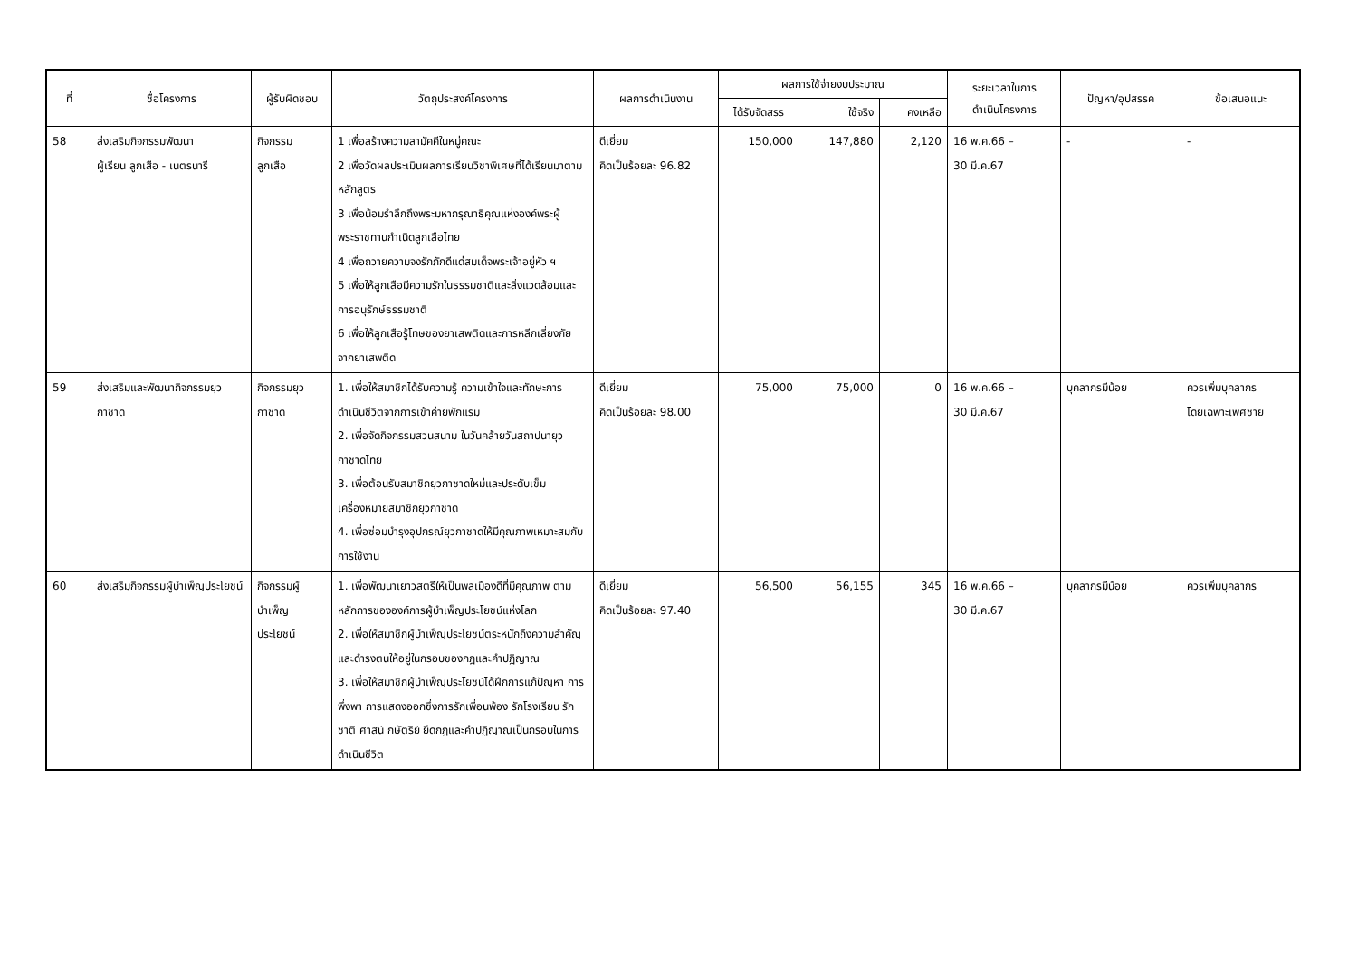| ที่ | ชื่อโครงการ | ผู้รับผิดชอบ | วัตถุประสงค์โครงการ | ผลการดำเนินงาน | ผลการใช้จ่ายงบประมาณ | | | ระยะเวลาในการ ดำเนินโครงการ | ปัญหา/อุปสรรค | ข้อเสนอแนะ |
| --- | --- | --- | --- | --- | --- | --- | --- | --- | --- | --- |
| | | | | | ได้รับจัดสรร | ใช้จริง | คงเหลือ | | | |
| 58 | ส่งเสริมกิจกรรมพัฒนา ผู้เรียน ลูกเสือ - เนตรนารี | กิจกรรม ลูกเสือ | 1 เพื่อสร้างความสามัคคีในหมู่คณะ 2 เพื่อวัดผลประเมินผลการเรียนวิชาพิเศษที่ได้เรียนมาตามหลักสูตร 3 เพื่อน้อมรำลึกถึงพระมหากรุณาธิคุณแห่งองค์พระผู้พระราชทานกำเนิดลูกเสือไทย 4 เพื่อถวายความจงรักภักดีแด่สมเด็จพระเจ้าอยู่หัว ฯ 5 เพื่อให้ลูกเสือมีความรักในธรรมชาติและสิ่งแวดล้อมและการอนุรักษ์ธรรมชาติ 6 เพื่อให้ลูกเสือรู้โทษของยาเสพติดและการหลีกเลี่ยงภัยจากยาเสพติด | ดีเยี่ยม คิดเป็นร้อยละ 96.82 | 150,000 | 147,880 | 2,120 | 16 พ.ค.66 – 30 มี.ค.67 | - | - |
| 59 | ส่งเสริมและพัฒนากิจกรรมยุวกาชาด | กิจกรรมยุวกาชาด | 1. เพื่อให้สมาชิกได้รับความรู้ ความเข้าใจและทักษะการดำเนินชีวิตจากการเข้าค่ายพักแรม 2. เพื่อจัดกิจกรรมสวนสนาม ในวันคล้ายวันสถาปนายุวกาชาดไทย 3. เพื่อต้อนรับสมาชิกยุวกาชาดใหม่และประดับเข็มเครื่องหมายสมาชิกยุวกาชาด 4. เพื่อซ่อมบำรุงอุปกรณ์ยุวกาชาดให้มีคุณภาพเหมาะสมกับการใช้งาน | ดีเยี่ยม คิดเป็นร้อยละ 98.00 | 75,000 | 75,000 | 0 | 16 พ.ค.66 – 30 มี.ค.67 | บุคลากรมีน้อย | ควรเพิ่มบุคลากร โดยเฉพาะเพศชาย |
| 60 | ส่งเสริมกิจกรรมผู้บำเพ็ญประโยชน์ | กิจกรรมผู้ บำเพ็ญ ประโยชน์ | 1. เพื่อพัฒนาเยาวสตรีให้เป็นพลเมืองดีที่มีคุณภาพ ตามหลักการขององค์การผู้บำเพ็ญประโยชน์แห่งโลก 2. เพื่อให้สมาชิกผู้บำเพ็ญประโยชน์ตระหนักถึงความสำคัญและดำรงตนให้อยู่ในกรอบของกฎและคำปฏิญาณ 3. เพื่อให้สมาชิกผู้บำเพ็ญประโยชน์ได้ฝึกการแก้ปัญหา การพึ่งพา การแสดงออกซึ่งการรักเพื่อนพ้อง รักโรงเรียน รักชาติ ศาสน์ กษัตริย์ ยึดกฎและคำปฏิญาณเป็นกรอบในการดำเนินชีวิต | ดีเยี่ยม คิดเป็นร้อยละ 97.40 | 56,500 | 56,155 | 345 | 16 พ.ค.66 – 30 มี.ค.67 | บุคลากรมีน้อย | ควรเพิ่มบุคลากร |